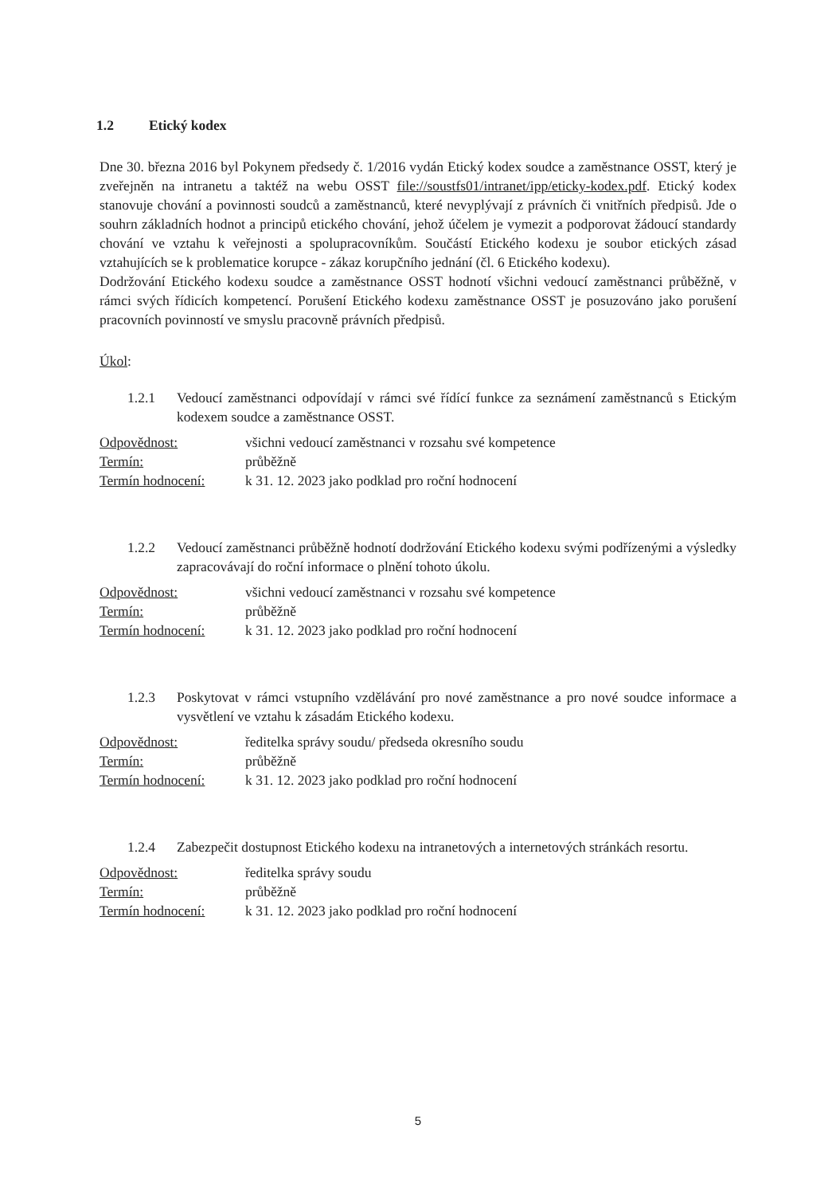1.2 Etický kodex
Dne 30. března 2016 byl Pokynem předsedy č. 1/2016 vydán Etický kodex soudce a zaměstnance OSST, který je zveřejněn na intranetu a taktéž na webu OSST file://soustfs01/intranet/ipp/eticky-kodex.pdf. Etický kodex stanovuje chování a povinnosti soudců a zaměstnanců, které nevyplývají z právních či vnitřních předpisů. Jde o souhrn základních hodnot a principů etického chování, jehož účelem je vymezit a podporovat žádoucí standardy chování ve vztahu k veřejnosti a spolupracovníkům. Součástí Etického kodexu je soubor etických zásad vztahujících se k problematice korupce - zákaz korupčního jednání (čl. 6 Etického kodexu).
Dodržování Etického kodexu soudce a zaměstnance OSST hodnotí všichni vedoucí zaměstnanci průběžně, v rámci svých řídicích kompetencí. Porušení Etického kodexu zaměstnance OSST je posuzováno jako porušení pracovních povinností ve smyslu pracovně právních předpisů.
Úkol:
1.2.1 Vedoucí zaměstnanci odpovídají v rámci své řídící funkce za seznámení zaměstnanců s Etickým kodexem soudce a zaměstnance OSST.
| Odpovědnost: | všichni vedoucí zaměstnanci v rozsahu své kompetence |
| Termín: | průběžně |
| Termín hodnocení: | k 31. 12. 2023 jako podklad pro roční hodnocení |
1.2.2 Vedoucí zaměstnanci průběžně hodnotí dodržování Etického kodexu svými podřízenými a výsledky zapracovávají do roční informace o plnění tohoto úkolu.
| Odpovědnost: | všichni vedoucí zaměstnanci v rozsahu své kompetence |
| Termín: | průběžně |
| Termín hodnocení: | k 31. 12. 2023 jako podklad pro roční hodnocení |
1.2.3 Poskytovat v rámci vstupního vzdělávání pro nové zaměstnance a pro nové soudce informace a vysvětlení ve vztahu k zásadám Etického kodexu.
| Odpovědnost: | ředitelka správy soudu/ předseda okresního soudu |
| Termín: | průběžně |
| Termín hodnocení: | k 31. 12. 2023 jako podklad pro roční hodnocení |
1.2.4 Zabezpečit dostupnost Etického kodexu na intranetových a internetových stránkách resortu.
| Odpovědnost: | ředitelka správy soudu |
| Termín: | průběžně |
| Termín hodnocení: | k 31. 12. 2023 jako podklad pro roční hodnocení |
5